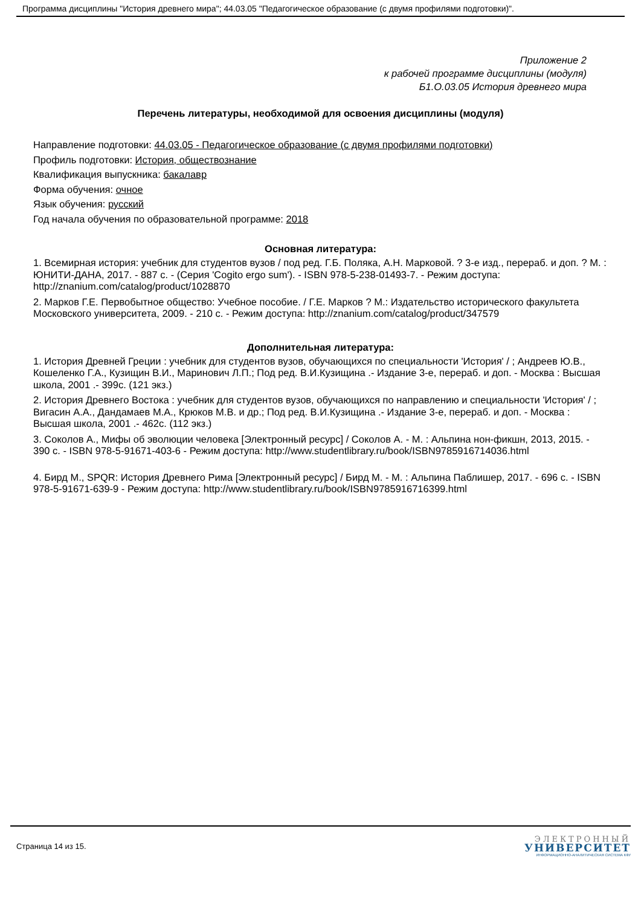Программа дисциплины "История древнего мира"; 44.03.05 "Педагогическое образование (с двумя профилями подготовки)".
Приложение 2
к рабочей программе дисциплины (модуля)
Б1.О.03.05 История древнего мира
Перечень литературы, необходимой для освоения дисциплины (модуля)
Направление подготовки: 44.03.05 - Педагогическое образование (с двумя профилями подготовки)
Профиль подготовки: История, обществознание
Квалификация выпускника: бакалавр
Форма обучения: очное
Язык обучения: русский
Год начала обучения по образовательной программе: 2018
Основная литература:
1. Всемирная история: учебник для студентов вузов / под ред. Г.Б. Поляка, А.Н. Марковой. ? 3-е изд., перераб. и доп. ? М. : ЮНИТИ-ДАНА, 2017. - 887 с. - (Серия 'Cogito ergo sum'). - ISBN 978-5-238-01493-7. - Режим доступа: http://znanium.com/catalog/product/1028870
2. Марков Г.Е. Первобытное общество: Учебное пособие. / Г.Е. Марков ? М.: Издательство исторического факультета Московского университета, 2009. - 210 с. - Режим доступа: http://znanium.com/catalog/product/347579
Дополнительная литература:
1. История Древней Греции : учебник для студентов вузов, обучающихся по специальности 'История' / ; Андреев Ю.В., Кошеленко Г.А., Кузищин В.И., Маринович Л.П.; Под ред. В.И.Кузищина .- Издание 3-е, перераб. и доп. - Москва : Высшая школа, 2001 .- 399с. (121 экз.)
2. История Древнего Востока : учебник для студентов вузов, обучающихся по направлению и специальности 'История' / ; Вигасин А.А., Дандамаев М.А., Крюков М.В. и др.; Под ред. В.И.Кузищина .- Издание 3-е, перераб. и доп. - Москва : Высшая школа, 2001 .- 462с. (112 экз.)
3. Соколов А., Мифы об эволюции человека [Электронный ресурс] / Соколов А. - М. : Альпина нон-фикшн, 2013, 2015. - 390 с. - ISBN 978-5-91671-403-6 - Режим доступа: http://www.studentlibrary.ru/book/ISBN9785916714036.html
4. Бирд М., SPQR: История Древнего Рима [Электронный ресурс] / Бирд М. - М. : Альпина Паблишер, 2017. - 696 с. - ISBN 978-5-91671-639-9 - Режим доступа: http://www.studentlibrary.ru/book/ISBN9785916716399.html
Страница 14 из 15.
ЭЛЕКТРОННЫЙ
УНИВЕРСИТЕТ
ИНФОРМАЦИОННО-АНАЛИТИЧЕСКАЯ СИСТЕМА КФУ